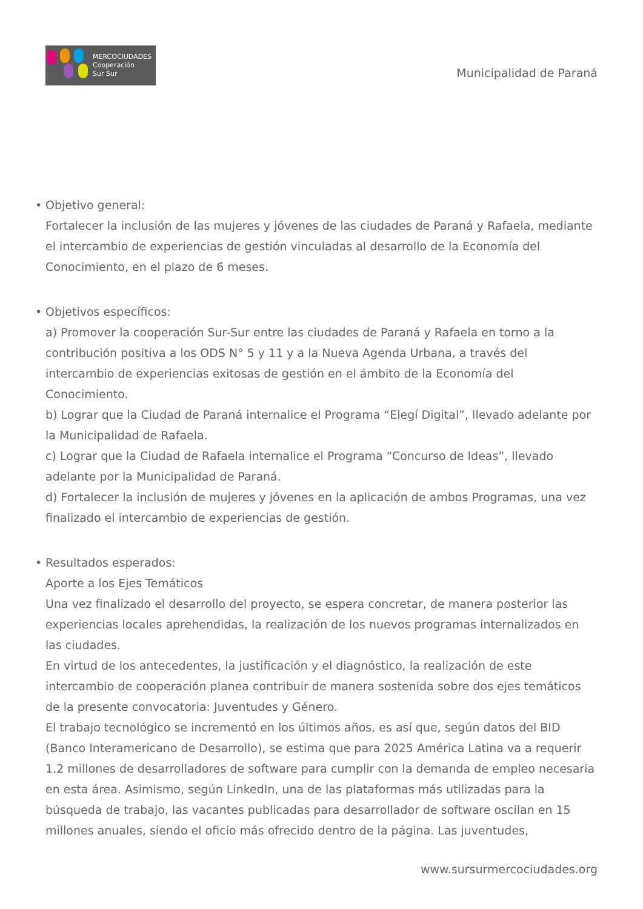MERCOCIUDADES
Cooperación
Sur Sur
Municipalidad de Paraná
• Objetivo general:
Fortalecer la inclusión de las mujeres y jóvenes de las ciudades de Paraná y Rafaela, mediante el intercambio de experiencias de gestión vinculadas al desarrollo de la Economía del Conocimiento, en el plazo de 6 meses.
• Objetivos específicos:
a) Promover la cooperación Sur-Sur entre las ciudades de Paraná y Rafaela en torno a la contribución positiva a los ODS N° 5 y 11 y a la Nueva Agenda Urbana, a través del intercambio de experiencias exitosas de gestión en el ámbito de la Economía del Conocimiento.
b) Lograr que la Ciudad de Paraná internalice el Programa “Elegí Digital”, llevado adelante por la Municipalidad de Rafaela.
c) Lograr que la Ciudad de Rafaela internalice el Programa “Concurso de Ideas”, llevado adelante por la Municipalidad de Paraná.
d) Fortalecer la inclusión de mujeres y jóvenes en la aplicación de ambos Programas, una vez finalizado el intercambio de experiencias de gestión.
• Resultados esperados:
Aporte a los Ejes Temáticos
Una vez finalizado el desarrollo del proyecto, se espera concretar, de manera posterior las experiencias locales aprehendidas, la realización de los nuevos programas internalizados en las ciudades.
En virtud de los antecedentes, la justificación y el diagnóstico, la realización de este intercambio de cooperación planea contribuir de manera sostenida sobre dos ejes temáticos de la presente convocatoria: Juventudes y Género.
El trabajo tecnológico se incrementó en los últimos años, es así que, según datos del BID (Banco Interamericano de Desarrollo), se estima que para 2025 América Latina va a requerir 1.2 millones de desarrolladores de software para cumplir con la demanda de empleo necesaria en esta área. Asimismo, según LinkedIn, una de las plataformas más utilizadas para la búsqueda de trabajo, las vacantes publicadas para desarrollador de software oscilan en 15 millones anuales, siendo el oficio más ofrecido dentro de la página. Las juventudes,
www.sursurmercociudades.org